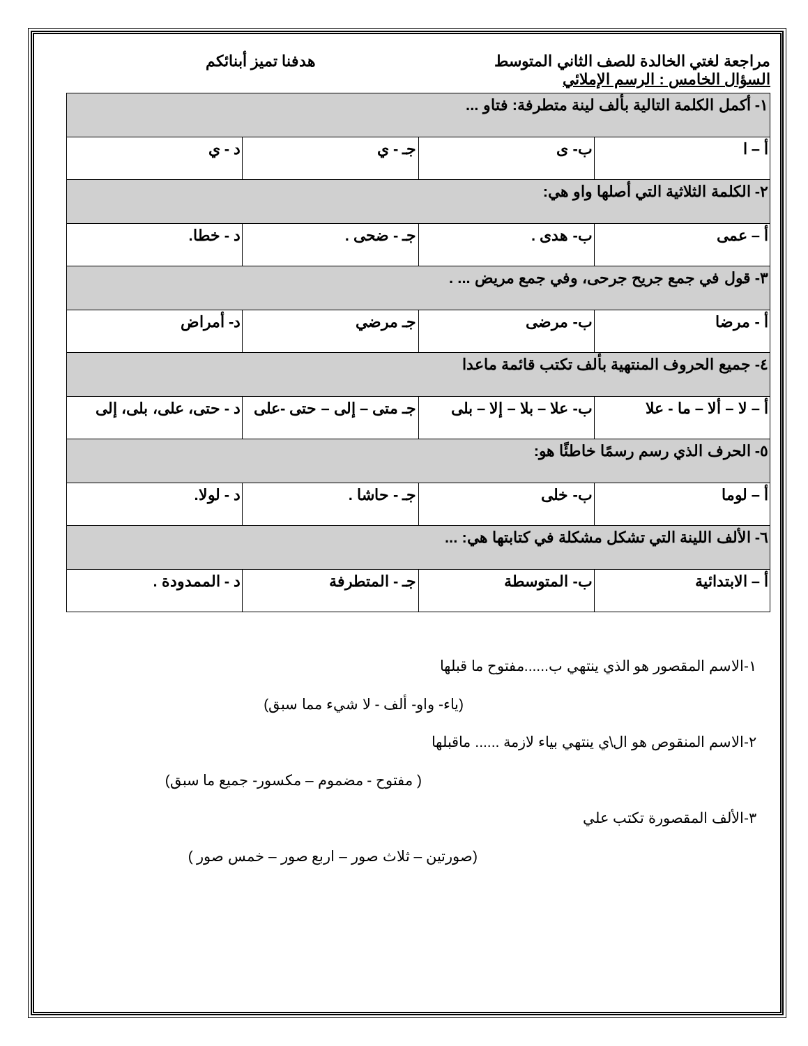مراجعة لغتي الخالدة للصف الثاني المتوسط هدفنا تميز أبنائكم
السؤال الخامس : الرسم الإملائي
| ١- أكمل الكلمة التالية بألف لينة متطرفة: فتاو ... | | | |
| أ – ا | ب- ى | جـ - ي | د - ي |
| ٢- الكلمة الثلاثية التي أصلها واو هي: | | | |
| أ – عمى | ب- هدى . | جـ - ضحى . | د - خطا. |
| ٣- قول في جمع جريح جرحى، وفي جمع مريض ... . | | | |
| أ - مرضا | ب- مرضى | جـ مرضي | د- أمراض |
| ٤- جميع الحروف المنتهية بألف تكتب قائمة ماعدا | | | |
| أ – لا – ألا – ما - علا | ب- علا – بلا – إلا – بلى | جـ متى – إلى – حتى -على | د - حتى، على، بلى، إلى |
| ٥- الحرف الذي رسم رسمًا خاطئًا هو: | | | |
| أ – لوما | ب- خلى | جـ - حاشا . | د - لولا. |
| ٦- الألف اللينة التي تشكل مشكلة في كتابتها هي: ... | | | |
| أ – الابتدائية | ب- المتوسطة | جـ - المتطرفة | د - الممدودة . |
١-الاسم المقصور هو الذي ينتهي ب......مفتوح ما قبلها
(ياء- واو- ألف - لا شيء مما سبق)
٢-الاسم المنقوص هو ال\ي ينتهي بياء لازمة ...... ماقبلها
( مفتوح - مضموم – مكسور- جميع ما سبق)
٣-الألف المقصورة تكتب علي
(صورتين – ثلاث صور – اربع صور – خمس صور )